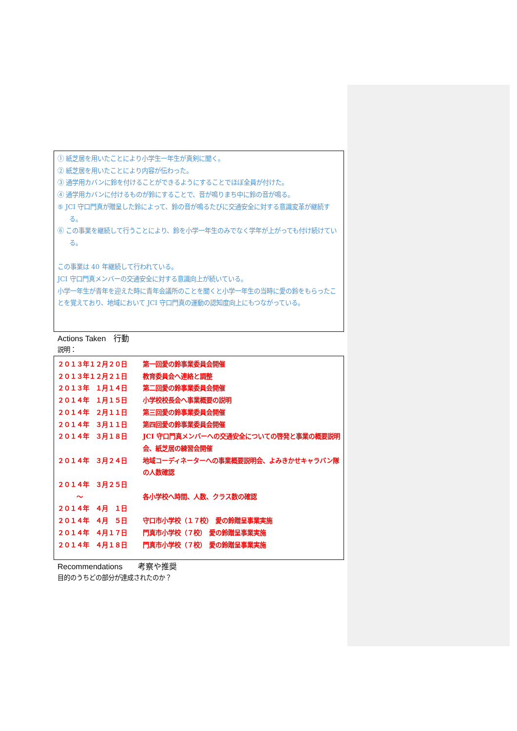① 紙芝居を用いたことにより小学生一年生が真剣に聞く。
② 紙芝居を用いたことにより内容が伝わった。
③ 通学用カバンに鈴を付けることができるようにすることでほぼ全員が付けた。
④ 通学用カバンに付けるものが鈴にすることで、音が鳴りまち中に鈴の音が鳴る。
⑤ JCI 守口門真が贈呈した鈴によって、鈴の音が鳴るたびに交通安全に対する意識変革が継続する。
⑥ この事業を継続して行うことにより、鈴を小学一年生のみでなく学年が上がっても付け続けている。
この事業は 40 年継続して行われている。
JCI 守口門真メンバーの交通安全に対する意識向上が続いている。
小学一年生が青年を迎えた時に青年会議所のことを聞くと小学一年生の当時に愛の鈴をもらったことを覚えており、地域において JCI 守口門真の運動の認知度向上にもつながっている。
Actions Taken　行動
説明：
| ２０１３年１２月２０日 | 第一回愛の鈴事業委員会開催 |
| ２０１３年１２月２１日 | 教育委員会へ連絡と調整 |
| ２０１３年 １月１４日 | 第二回愛の鈴事業委員会開催 |
| ２０１４年 １月１５日 | 小学校校長会へ事業概要の説明 |
| ２０１４年 ２月１１日 | 第三回愛の鈴事業委員会開催 |
| ２０１４年 ３月１１日 | 第四回愛の鈴事業委員会開催 |
| ２０１４年 ３月１８日 | JCI 守口門真メンバーへの交通安全についての啓発と事業の概要説明会、紙芝居の練習会開催 |
| ２０１４年 ３月２４日 | 地域コーディネーターへの事業概要説明会、よみきかせキャラバン隊の人数確認 |
| ２０１４年 ３月２５日 ～ ２０１４年 ４月 １日 | 各小学校へ時間、人数、クラス数の確認 |
| ２０１４年 ４月 ５日 | 守口市小学校（１７校） 愛の鈴贈呈事業実施 |
| ２０１４年 ４月１７日 | 門真市小学校（７校） 愛の鈴贈呈事業実施 |
| ２０１４年 ４月１８日 | 門真市小学校（７校） 愛の鈴贈呈事業実施 |
Recommendations　　考察や推奨
目的のうちどの部分が達成されたのか？